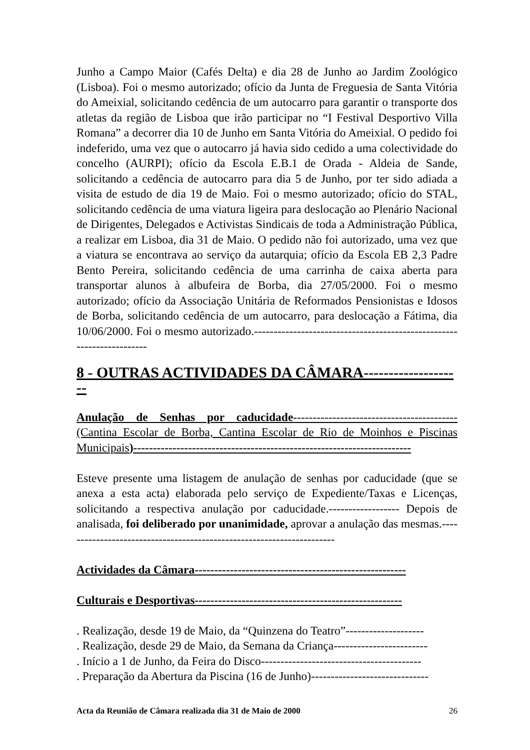Junho a Campo Maior (Cafés Delta) e dia 28 de Junho ao Jardim Zoológico (Lisboa). Foi o mesmo autorizado; ofício da Junta de Freguesia de Santa Vitória do Ameixial, solicitando cedência de um autocarro para garantir o transporte dos atletas da região de Lisboa que irão participar no “I Festival Desportivo Villa Romana” a decorrer dia 10 de Junho em Santa Vitória do Ameixial. O pedido foi indeferido, uma vez que o autocarro já havia sido cedido a uma colectividade do concelho (AURPI); ofício da Escola E.B.1 de Orada - Aldeia de Sande, solicitando a cedência de autocarro para dia 5 de Junho, por ter sido adiada a visita de estudo de dia 19 de Maio. Foi o mesmo autorizado; ofício do STAL, solicitando cedência de uma viatura ligeira para deslocação ao Plenário Nacional de Dirigentes, Delegados e Activistas Sindicais de toda a Administração Pública, a realizar em Lisboa, dia 31 de Maio. O pedido não foi autorizado, uma vez que a viatura se encontrava ao serviço da autarquia; ofício da Escola EB 2,3 Padre Bento Pereira, solicitando cedência de uma carrinha de caixa aberta para transportar alunos à albufeira de Borba, dia 27/05/2000. Foi o mesmo autorizado; ofício da Associação Unitária de Reformados Pensionistas e Idosos de Borba, solicitando cedência de um autocarro, para deslocação a Fátima, dia 10/06/2000. Foi o mesmo autorizado.----------------------------------------------------------------------
8 - OUTRAS ACTIVIDADES DA CÂMARA--------------------
Anulação de Senhas por caducidade------------------------------------------ (Cantina Escolar de Borba, Cantina Escolar de Rio de Moinhos e Piscinas Municipais)-----------------------------------------------------------------------
Esteve presente uma listagem de anulação de senhas por caducidade (que se anexa a esta acta) elaborada pelo serviço de Expediente/Taxas e Licenças, solicitando a respectiva anulação por caducidade.------------------ Depois de analisada, foi deliberado por unanimidade, aprovar a anulação das mesmas.----------------------------------------------------------------------
Actividades da Câmara------------------------------------------------------
Culturais e Desportivas-----------------------------------------------------
. Realização, desde 19 de Maio, da “Quinzena do Teatro”--------------------
. Realização, desde 29 de Maio, da Semana da Criança------------------------
. Início a 1 de Junho, da Feira do Disco-----------------------------------------
. Preparação da Abertura da Piscina (16 de Junho)------------------------------
Acta da Reunião de Câmara realizada dia 31 de Maio de 2000 26